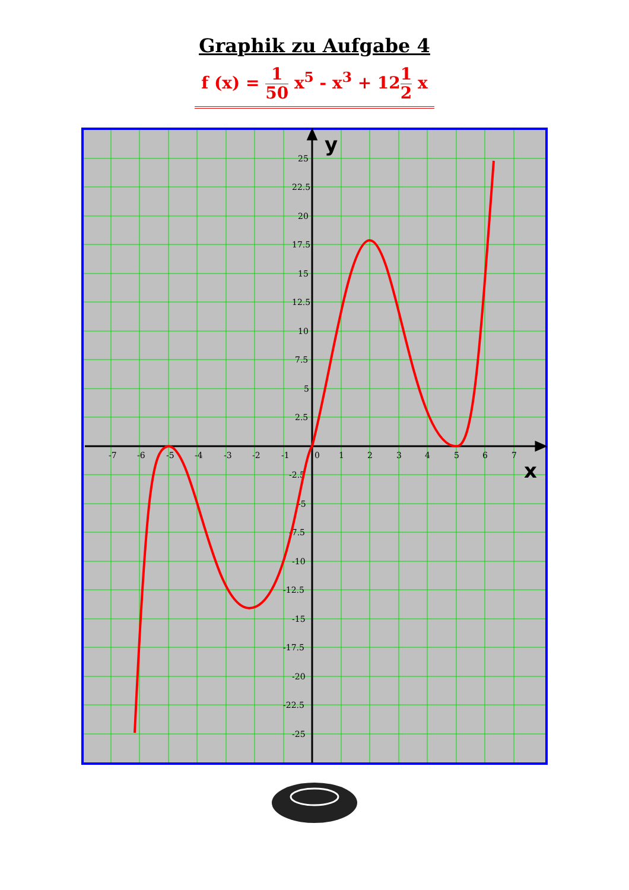Graphik zu Aufgabe 4
f (x) = 1 50 x<sup>5</sup> - x<sup>3</sup> + 121 2 x
-7
-6
-5
-4
-3
-2
-1
0
1
2
3
4
5
6
7
25
22.5
20
17.5
15
12.5
10
7.5
5
2.5
-2.5
-5
-7.5
-10
-12.5
-15
-17.5
-20
-22.5
-25
y
x